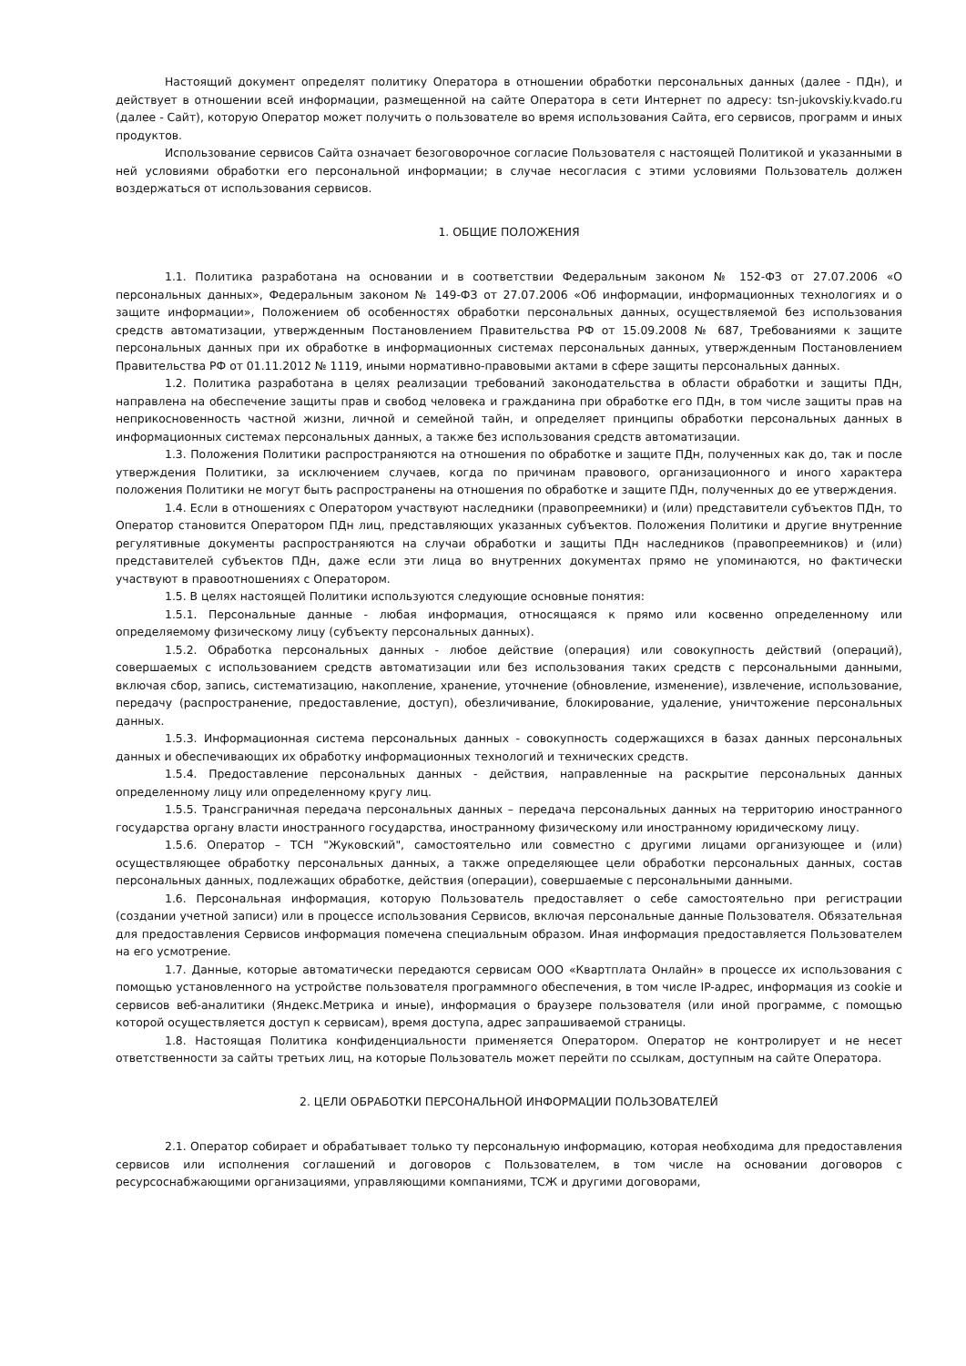Настоящий документ определят политику Оператора в отношении обработки персональных данных (далее - ПДн), и действует в отношении всей информации, размещенной на сайте Оператора в сети Интернет по адресу: tsn-jukovskiy.kvado.ru (далее - Сайт), которую Оператор может получить о пользователе во время использования Сайта, его сервисов, программ и иных продуктов.
Использование сервисов Сайта означает безоговорочное согласие Пользователя с настоящей Политикой и указанными в ней условиями обработки его персональной информации; в случае несогласия с этими условиями Пользователь должен воздержаться от использования сервисов.
1. ОБЩИЕ ПОЛОЖЕНИЯ
1.1. Политика разработана на основании и в соответствии Федеральным законом № 152-ФЗ от 27.07.2006 «О персональных данных», Федеральным законом № 149-ФЗ от 27.07.2006 «Об информации, информационных технологиях и о защите информации», Положением об особенностях обработки персональных данных, осуществляемой без использования средств автоматизации, утвержденным Постановлением Правительства РФ от 15.09.2008 № 687, Требованиями к защите персональных данных при их обработке в информационных системах персональных данных, утвержденным Постановлением Правительства РФ от 01.11.2012 № 1119, иными нормативно-правовыми актами в сфере защиты персональных данных.
1.2. Политика разработана в целях реализации требований законодательства в области обработки и защиты ПДн, направлена на обеспечение защиты прав и свобод человека и гражданина при обработке его ПДн, в том числе защиты прав на неприкосновенность частной жизни, личной и семейной тайн, и определяет принципы обработки персональных данных в информационных системах персональных данных, а также без использования средств автоматизации.
1.3. Положения Политики распространяются на отношения по обработке и защите ПДн, полученных как до, так и после утверждения Политики, за исключением случаев, когда по причинам правового, организационного и иного характера положения Политики не могут быть распространены на отношения по обработке и защите ПДн, полученных до ее утверждения.
1.4. Если в отношениях с Оператором участвуют наследники (правопреемники) и (или) представители субъектов ПДн, то Оператор становится Оператором ПДн лиц, представляющих указанных субъектов. Положения Политики и другие внутренние регулятивные документы распространяются на случаи обработки и защиты ПДн наследников (правопреемников) и (или) представителей субъектов ПДн, даже если эти лица во внутренних документах прямо не упоминаются, но фактически участвуют в правоотношениях с Оператором.
1.5. В целях настоящей Политики используются следующие основные понятия:
1.5.1. Персональные данные - любая информация, относящаяся к прямо или косвенно определенному или определяемому физическому лицу (субъекту персональных данных).
1.5.2. Обработка персональных данных - любое действие (операция) или совокупность действий (операций), совершаемых с использованием средств автоматизации или без использования таких средств с персональными данными, включая сбор, запись, систематизацию, накопление, хранение, уточнение (обновление, изменение), извлечение, использование, передачу (распространение, предоставление, доступ), обезличивание, блокирование, удаление, уничтожение персональных данных.
1.5.3. Информационная система персональных данных - совокупность содержащихся в базах данных персональных данных и обеспечивающих их обработку информационных технологий и технических средств.
1.5.4. Предоставление персональных данных - действия, направленные на раскрытие персональных данных определенному лицу или определенному кругу лиц.
1.5.5. Трансграничная передача персональных данных – передача персональных данных на территорию иностранного государства органу власти иностранного государства, иностранному физическому или иностранному юридическому лицу.
1.5.6. Оператор – ТСН "Жуковский", самостоятельно или совместно с другими лицами организующее и (или) осуществляющее обработку персональных данных, а также определяющее цели обработки персональных данных, состав персональных данных, подлежащих обработке, действия (операции), совершаемые с персональными данными.
1.6. Персональная информация, которую Пользователь предоставляет о себе самостоятельно при регистрации (создании учетной записи) или в процессе использования Сервисов, включая персональные данные Пользователя. Обязательная для предоставления Сервисов информация помечена специальным образом. Иная информация предоставляется Пользователем на его усмотрение.
1.7. Данные, которые автоматически передаются сервисам ООО «Квартплата Онлайн» в процессе их использования с помощью установленного на устройстве пользователя программного обеспечения, в том числе IP-адрес, информация из cookie и сервисов веб-аналитики (Яндекс.Метрика и иные), информация о браузере пользователя (или иной программе, с помощью которой осуществляется доступ к сервисам), время доступа, адрес запрашиваемой страницы.
1.8. Настоящая Политика конфиденциальности применяется Оператором. Оператор не контролирует и не несет ответственности за сайты третьих лиц, на которые Пользователь может перейти по ссылкам, доступным на сайте Оператора.
2. ЦЕЛИ ОБРАБОТКИ ПЕРСОНАЛЬНОЙ ИНФОРМАЦИИ ПОЛЬЗОВАТЕЛЕЙ
2.1. Оператор собирает и обрабатывает только ту персональную информацию, которая необходима для предоставления сервисов или исполнения соглашений и договоров с Пользователем, в том числе на основании договоров с ресурсоснабжающими организациями, управляющими компаниями, ТСЖ и другими договорами,